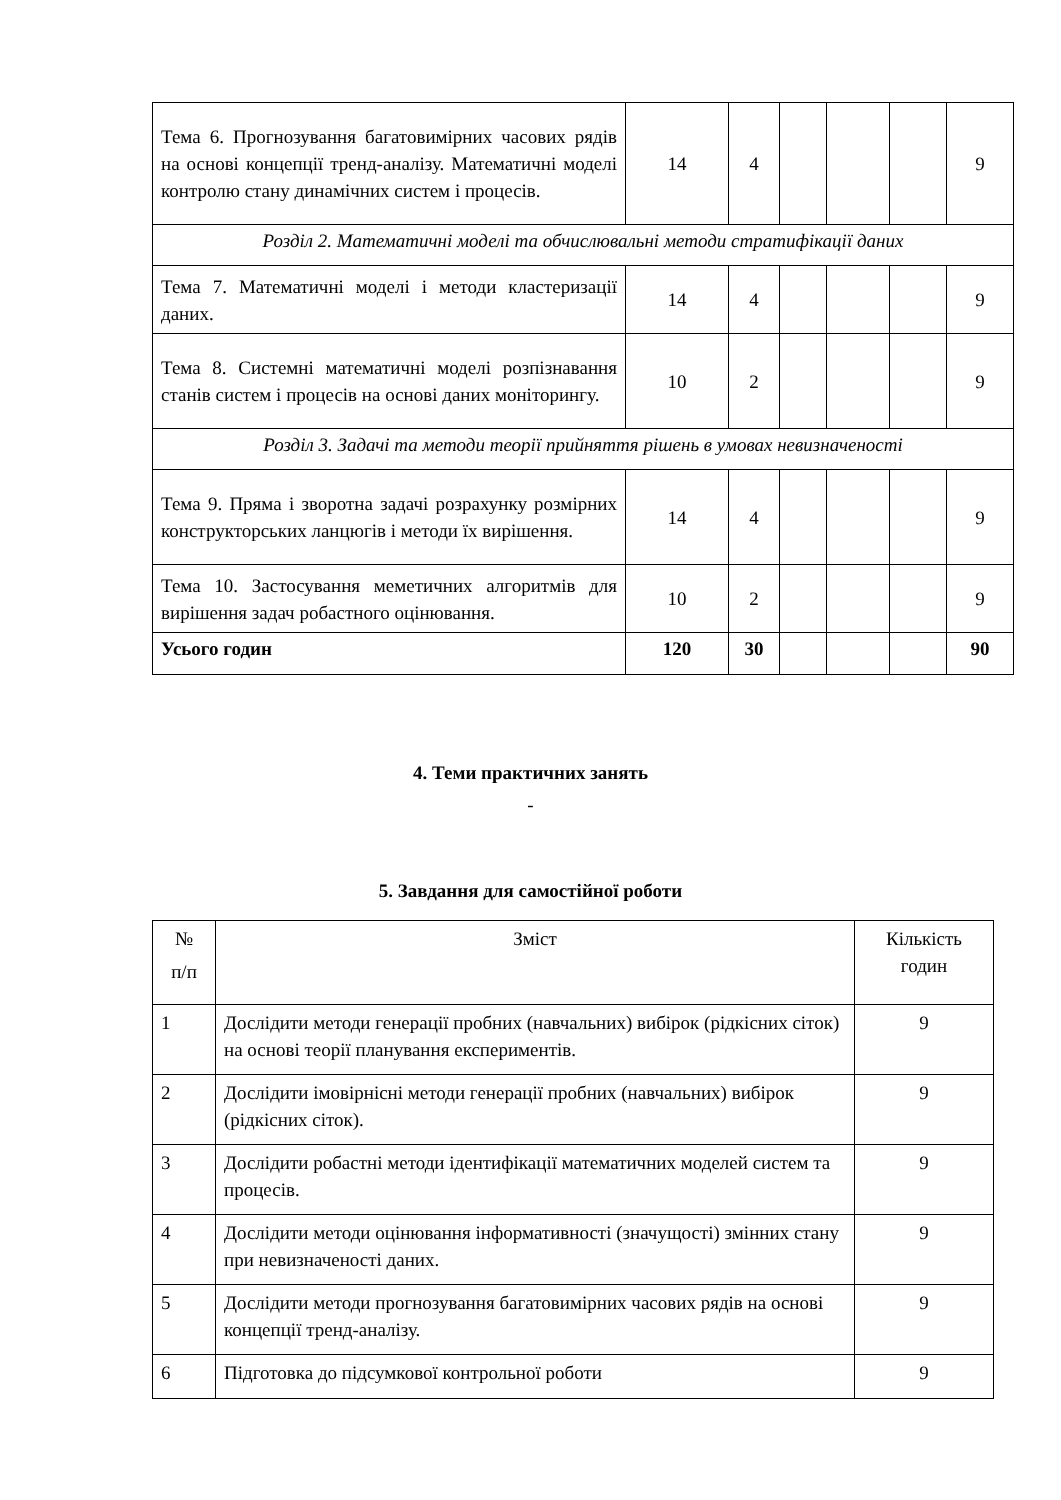| Тема 6. Прогнозування багатовимірних часових рядів на основі концепції тренд-аналізу. Математичні моделі контролю стану динамічних систем і процесів. | 14 | 4 | | | | 9 |
| Розділ 2. Математичні моделі та обчислювальні методи стратифікації даних | | | | | | |
| Тема 7. Математичні моделі і методи кластеризації даних. | 14 | 4 | | | | 9 |
| Тема 8. Системні математичні моделі розпізнавання станів систем і процесів на основі даних моніторингу. | 10 | 2 | | | | 9 |
| Розділ 3. Задачі та методи теорії прийняття рішень в умовах невизначеності | | | | | | |
| Тема 9. Пряма і зворотна задачі розрахунку розмірних конструкторських ланцюгів і методи їх вирішення. | 14 | 4 | | | | 9 |
| Тема 10. Застосування меметичних алгоритмів для вирішення задач робастного оцінювання. | 10 | 2 | | | | 9 |
| Усього годин | 120 | 30 | | | | 90 |
4. Теми практичних занять
-
5. Завдання для самостійної роботи
| № п/п | Зміст | Кількість годин |
| 1 | Дослідити методи генерації пробних (навчальних) вибірок (рідкісних сіток) на основі теорії планування експериментів. | 9 |
| 2 | Дослідити імовірнісні методи генерації пробних (навчальних) вибірок (рідкісних сіток). | 9 |
| 3 | Дослідити робастні методи ідентифікації математичних моделей систем та процесів. | 9 |
| 4 | Дослідити методи оцінювання інформативності (значущості) змінних стану при невизначеності даних. | 9 |
| 5 | Дослідити методи прогнозування багатовимірних часових рядів на основі концепції тренд-аналізу. | 9 |
| 6 | Підготовка до підсумкової контрольної роботи | 9 |